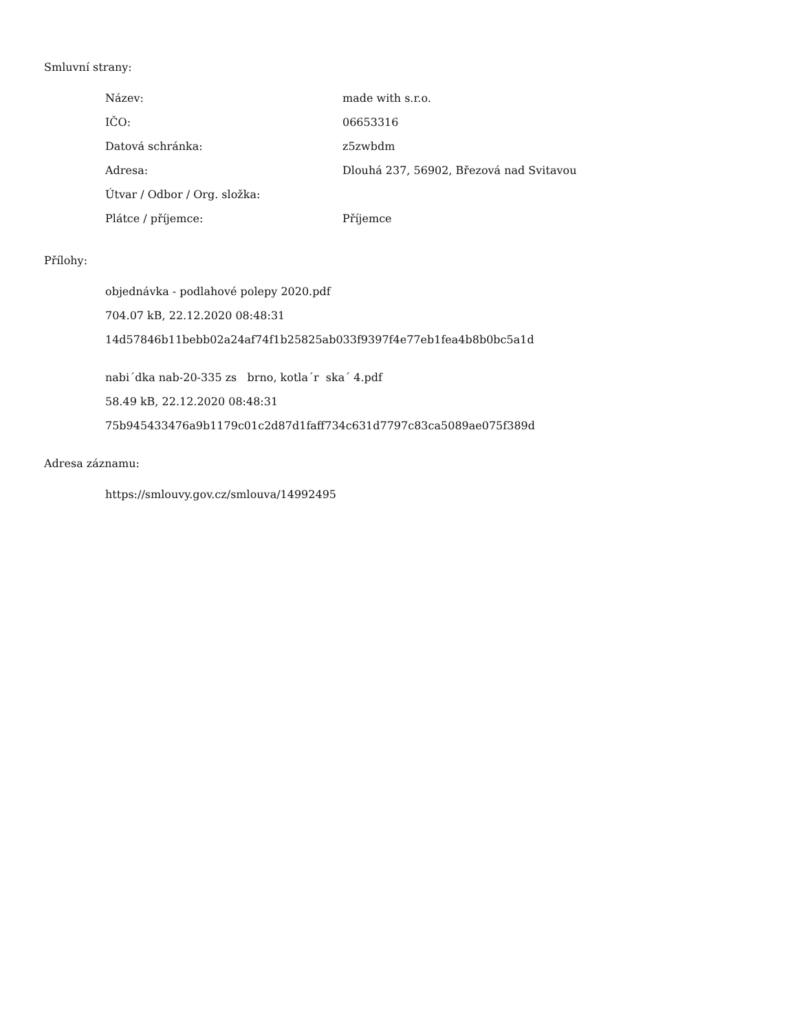Smluvní strany:
| Název: | made with s.r.o. |
| IČO: | 06653316 |
| Datová schránka: | z5zwbdm |
| Adresa: | Dlouhá 237, 56902, Březová nad Svitavou |
| Útvar / Odbor / Org. složka: | |
| Plátce / příjemce: | Příjemce |
Přílohy:
objednávka - podlahové polepy 2020.pdf
704.07 kB, 22.12.2020 08:48:31
14d57846b11bebb02a24af74f1b25825ab033f9397f4e77eb1fea4b8b0bc5a1d
nabi´dka nab-20-335 zs brno, kotla´r ska´ 4.pdf
58.49 kB, 22.12.2020 08:48:31
75b945433476a9b1179c01c2d87d1faff734c631d7797c83ca5089ae075f389d
Adresa záznamu:
https://smlouvy.gov.cz/smlouva/14992495